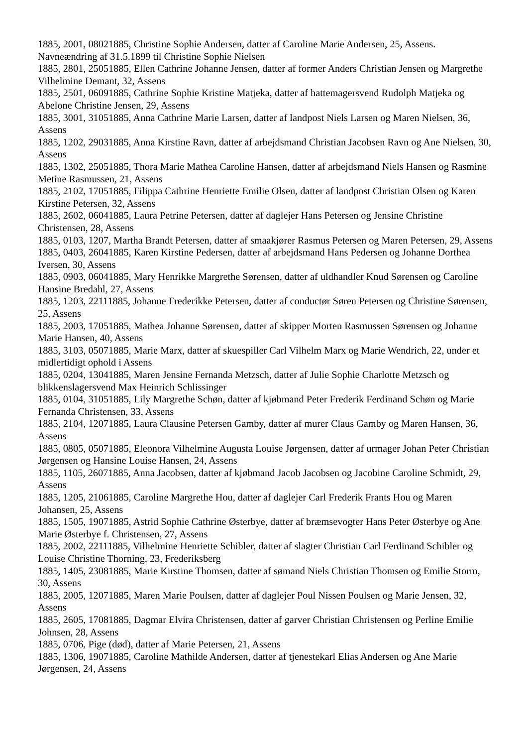1885, 2001, 08021885, Christine Sophie Andersen, datter af Caroline Marie Andersen, 25, Assens. Navneændring af 31.5.1899 til Christine Sophie Nielsen
1885, 2801, 25051885, Ellen Cathrine Johanne Jensen, datter af former Anders Christian Jensen og Margrethe Vilhelmine Demant, 32, Assens
1885, 2501, 06091885, Cathrine Sophie Kristine Matjeka, datter af hattemagersvend Rudolph Matjeka og Abelone Christine Jensen, 29, Assens
1885, 3001, 31051885, Anna Cathrine Marie Larsen, datter af landpost Niels Larsen og Maren Nielsen, 36, Assens
1885, 1202, 29031885, Anna Kirstine Ravn, datter af arbejdsmand Christian Jacobsen Ravn og Ane Nielsen, 30, Assens
1885, 1302, 25051885, Thora Marie Mathea Caroline Hansen, datter af arbejdsmand Niels Hansen og Rasmine Metine Rasmussen, 21, Assens
1885, 2102, 17051885, Filippa Cathrine Henriette Emilie Olsen, datter af landpost Christian Olsen og Karen Kirstine Petersen, 32, Assens
1885, 2602, 06041885, Laura Petrine Petersen, datter af daglejer Hans Petersen og Jensine Christine Christensen, 28, Assens
1885, 0103, 1207, Martha Brandt Petersen, datter af smaakjører Rasmus Petersen og Maren Petersen, 29, Assens
1885, 0403, 26041885, Karen Kirstine Pedersen, datter af arbejdsmand Hans Pedersen og Johanne Dorthea Iversen, 30, Assens
1885, 0903, 06041885, Mary Henrikke Margrethe Sørensen, datter af uldhandler Knud Sørensen og Caroline Hansine Bredahl, 27, Assens
1885, 1203, 22111885, Johanne Frederikke Petersen, datter af conductør Søren Petersen og Christine Sørensen, 25, Assens
1885, 2003, 17051885, Mathea Johanne Sørensen, datter af skipper Morten Rasmussen Sørensen og Johanne Marie Hansen, 40, Assens
1885, 3103, 05071885, Marie Marx, datter af skuespiller Carl Vilhelm Marx og Marie Wendrich, 22, under et midlertidigt ophold i Assens
1885, 0204, 13041885, Maren Jensine Fernanda Metzsch, datter af Julie Sophie Charlotte Metzsch og blikkenslagersvend Max Heinrich Schlissinger
1885, 0104, 31051885, Lily Margrethe Schøn, datter af kjøbmand Peter Frederik Ferdinand Schøn og Marie Fernanda Christensen, 33, Assens
1885, 2104, 12071885, Laura Clausine Petersen Gamby, datter af murer Claus Gamby og Maren Hansen, 36, Assens
1885, 0805, 05071885, Eleonora Vilhelmine Augusta Louise Jørgensen, datter af urmager Johan Peter Christian Jørgensen og Hansine Louise Hansen, 24, Assens
1885, 1105, 26071885, Anna Jacobsen, datter af kjøbmand Jacob Jacobsen og Jacobine Caroline Schmidt, 29, Assens
1885, 1205, 21061885, Caroline Margrethe Hou, datter af daglejer Carl Frederik Frants Hou og Maren Johansen, 25, Assens
1885, 1505, 19071885, Astrid Sophie Cathrine Østerbye, datter af bræmsevogter Hans Peter Østerbye og Ane Marie Østerbye f. Christensen, 27, Assens
1885, 2002, 22111885, Vilhelmine Henriette Schibler, datter af slagter Christian Carl Ferdinand Schibler og Louise Christine Thorning, 23, Frederiksberg
1885, 1405, 23081885, Marie Kirstine Thomsen, datter af sømand Niels Christian Thomsen og Emilie Storm, 30, Assens
1885, 2005, 12071885, Maren Marie Poulsen, datter af daglejer Poul Nissen Poulsen og Marie Jensen, 32, Assens
1885, 2605, 17081885, Dagmar Elvira Christensen, datter af garver Christian Christensen og Perline Emilie Johnsen, 28, Assens
1885, 0706, Pige (død), datter af Marie Petersen, 21, Assens
1885, 1306, 19071885, Caroline Mathilde Andersen, datter af tjenestekarl Elias Andersen og Ane Marie Jørgensen, 24, Assens